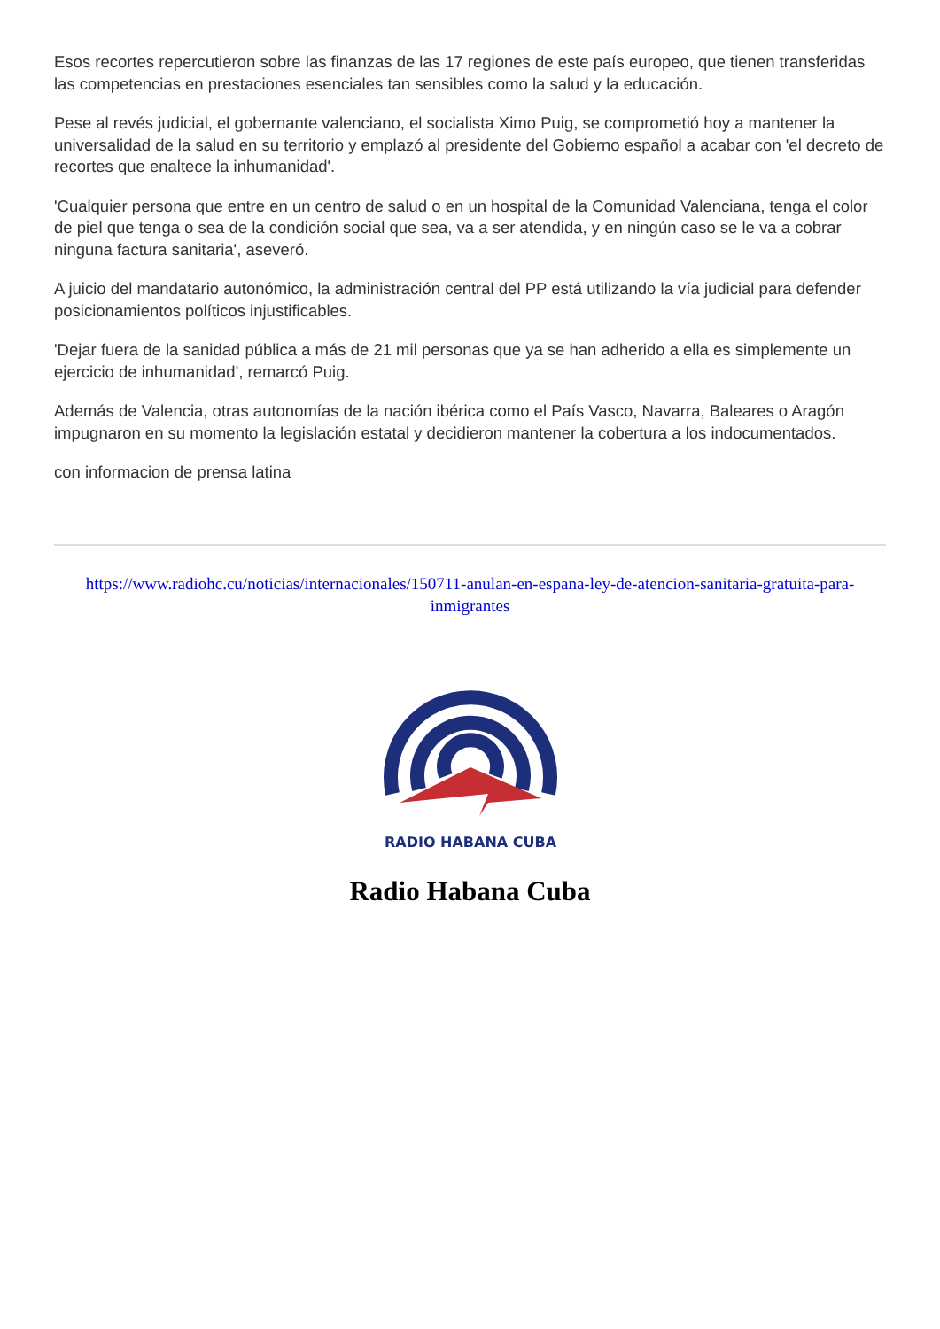Esos recortes repercutieron sobre las finanzas de las 17 regiones de este país europeo, que tienen transferidas las competencias en prestaciones esenciales tan sensibles como la salud y la educación.
Pese al revés judicial, el gobernante valenciano, el socialista Ximo Puig, se comprometió hoy a mantener la universalidad de la salud en su territorio y emplazó al presidente del Gobierno español a acabar con 'el decreto de recortes que enaltece la inhumanidad'.
'Cualquier persona que entre en un centro de salud o en un hospital de la Comunidad Valenciana, tenga el color de piel que tenga o sea de la condición social que sea, va a ser atendida, y en ningún caso se le va a cobrar ninguna factura sanitaria', aseveró.
A juicio del mandatario autonómico, la administración central del PP está utilizando la vía judicial para defender posicionamientos políticos injustificables.
'Dejar fuera de la sanidad pública a más de 21 mil personas que ya se han adherido a ella es simplemente un ejercicio de inhumanidad', remarcó Puig.
Además de Valencia, otras autonomías de la nación ibérica como el País Vasco, Navarra, Baleares o Aragón impugnaron en su momento la legislación estatal y decidieron mantener la cobertura a los indocumentados.
con informacion de prensa latina
https://www.radiohc.cu/noticias/internacionales/150711-anulan-en-espana-ley-de-atencion-sanitaria-gratuita-para-inmigrantes
RADIO HABANA CUBA
Radio Habana Cuba